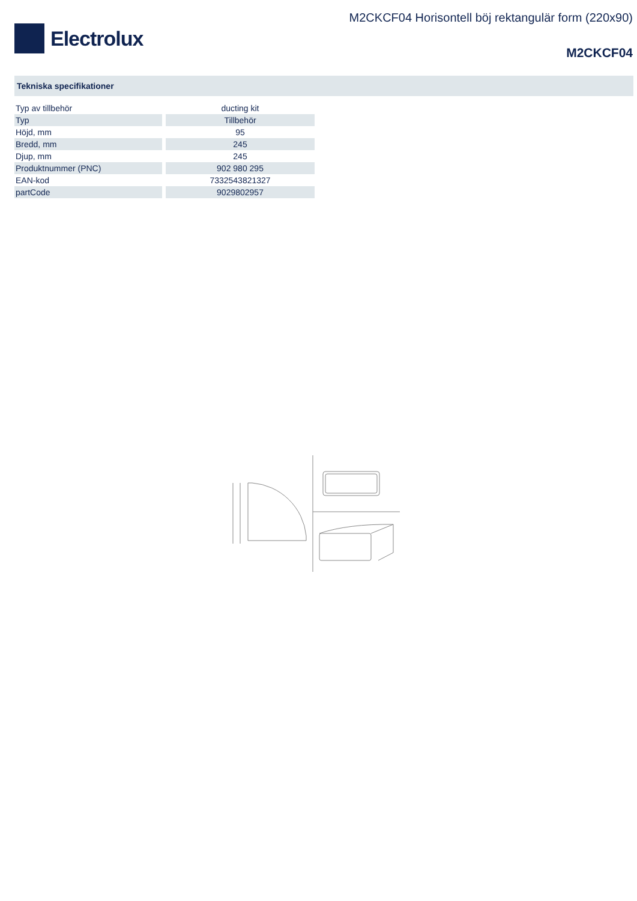Electrolux
M2CKCF04 Horisontell böj rektangulär form (220x90)
M2CKCF04
Tekniska specifikationer
| Typ av tillbehör | ducting kit |
| Typ | Tillbehör |
| Höjd, mm | 95 |
| Bredd, mm | 245 |
| Djup, mm | 245 |
| Produktnummer (PNC) | 902 980 295 |
| EAN-kod | 7332543821327 |
| partCode | 9029802957 |